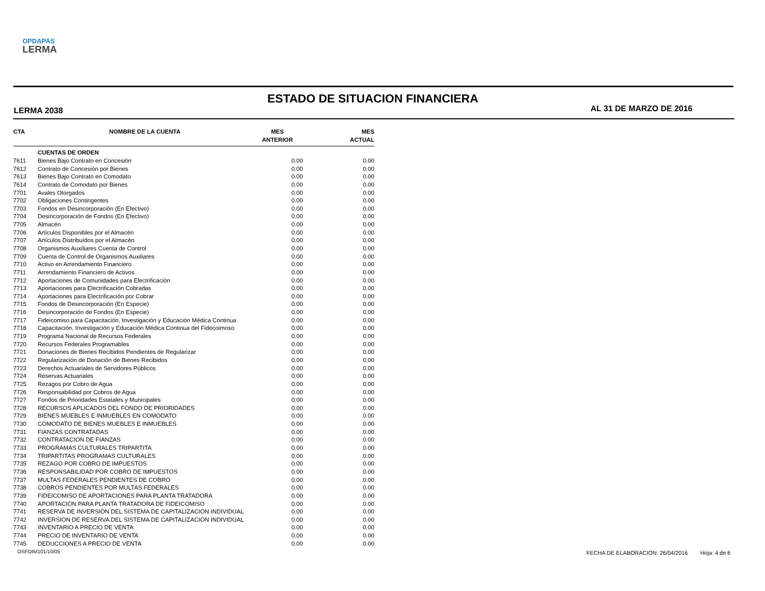OPDAPAS
LERMA
ESTADO DE SITUACION FINANCIERA
LERMA 2038 AL 31 DE MARZO DE 2016
| CTA | NOMBRE DE LA CUENTA | MES ANTERIOR | MES ACTUAL |
| --- | --- | --- | --- |
| | CUENTAS DE ORDEN | | |
| 7611 | Bienes Bajo Contrato en Concesión | 0.00 | 0.00 |
| 7612 | Contrato de Concesión por Bienes | 0.00 | 0.00 |
| 7613 | Bienes Bajo Contrato en Comodato | 0.00 | 0.00 |
| 7614 | Contrato de Comodato por Bienes | 0.00 | 0.00 |
| 7701 | Avales Otorgados | 0.00 | 0.00 |
| 7702 | Obligaciones Contingentes | 0.00 | 0.00 |
| 7703 | Fondos en Desincorporación (En Efectivo) | 0.00 | 0.00 |
| 7704 | Desincorporación de Fondos (En Efectivo) | 0.00 | 0.00 |
| 7705 | Almacén | 0.00 | 0.00 |
| 7706 | Artículos Disponibles por el Almacén | 0.00 | 0.00 |
| 7707 | Artículos Distribuídos por el Almacén | 0.00 | 0.00 |
| 7708 | Organismos Auxiliares Cuenta de Control | 0.00 | 0.00 |
| 7709 | Cuenta de Control de Organismos Auxiliares | 0.00 | 0.00 |
| 7710 | Activo en Arrendamiento Financiero | 0.00 | 0.00 |
| 7711 | Arrendamiento Financiero de Activos | 0.00 | 0.00 |
| 7712 | Aportaciones de Comunidades para Electrificación | 0.00 | 0.00 |
| 7713 | Aportaciones para Electrificación Cobradas | 0.00 | 0.00 |
| 7714 | Aportaciones para Electrificación por Cobrar | 0.00 | 0.00 |
| 7715 | Fondos de Desincorporación (En Especie) | 0.00 | 0.00 |
| 7716 | Desincorporación de Fondos (En Especie) | 0.00 | 0.00 |
| 7717 | Fideicomiso para Capacitación, Investigación y Educación Médica Continua | 0.00 | 0.00 |
| 7718 | Capacitación, Investigación y Educación Médica Continua del Fidecoimoso | 0.00 | 0.00 |
| 7719 | Programa Nacional de Recursos Federales | 0.00 | 0.00 |
| 7720 | Recursos Federales Programables | 0.00 | 0.00 |
| 7721 | Donaciones de Bienes Recibidos Pendientes de Regularizar | 0.00 | 0.00 |
| 7722 | Regularización de Donación de Bienes Recibidos | 0.00 | 0.00 |
| 7723 | Derechos Actuariales de Servidores Públicos | 0.00 | 0.00 |
| 7724 | Reservas Actuariales | 0.00 | 0.00 |
| 7725 | Rezagos por Cobro de Agua | 0.00 | 0.00 |
| 7726 | Responsabilidad por Cobros de Agua | 0.00 | 0.00 |
| 7727 | Fondos de Prioridades Estatales y Municipales | 0.00 | 0.00 |
| 7728 | RECURSOS APLICADOS DEL FONDO DE PRIORIDADES | 0.00 | 0.00 |
| 7729 | BIENES MUEBLES E INMUEBLES EN COMODATO | 0.00 | 0.00 |
| 7730 | COMODATO DE BIENES MUEBLES E INMUEBLES | 0.00 | 0.00 |
| 7731 | FIANZAS CONTRATADAS | 0.00 | 0.00 |
| 7732 | CONTRATACION DE FIANZAS | 0.00 | 0.00 |
| 7733 | PROGRAMAS CULTURALES TRIPARTITA | 0.00 | 0.00 |
| 7734 | TRIPARTITAS PROGRAMAS CULTURALES | 0.00 | 0.00 |
| 7735 | REZAGO POR COBRO DE IMPUESTOS | 0.00 | 0.00 |
| 7736 | RESPONSABILIDAD POR COBRO DE IMPUESTOS | 0.00 | 0.00 |
| 7737 | MULTAS FEDERALES PENDIENTES DE COBRO | 0.00 | 0.00 |
| 7738 | COBROS PENDIENTES POR MULTAS FEDERALES | 0.00 | 0.00 |
| 7739 | FIDEICOMISO DE APORTACIONES PARA PLANTA TRATADORA | 0.00 | 0.00 |
| 7740 | APORTACIÓN PARA PLANTA TRATADORA DE FIDEICOMISO | 0.00 | 0.00 |
| 7741 | RESERVA DE INVERSIÓN DEL SISTEMA DE CAPITALIZACIÓN INDIVIDUAL | 0.00 | 0.00 |
| 7742 | INVERSIÓN DE RESERVA DEL SISTEMA DE CAPITALIZACIÓN INDIVIDUAL | 0.00 | 0.00 |
| 7743 | INVENTARIO A PRECIO DE VENTA | 0.00 | 0.00 |
| 7744 | PRECIO DE INVENTARIO DE VENTA | 0.00 | 0.00 |
| 7745 | DEDUCCIONES A PRECIO DE VENTA | 0.00 | 0.00 |
OSFOIM101/10/05
FECHA DE ELABORACION: 26/04/2016 Hoja: 4 de 6